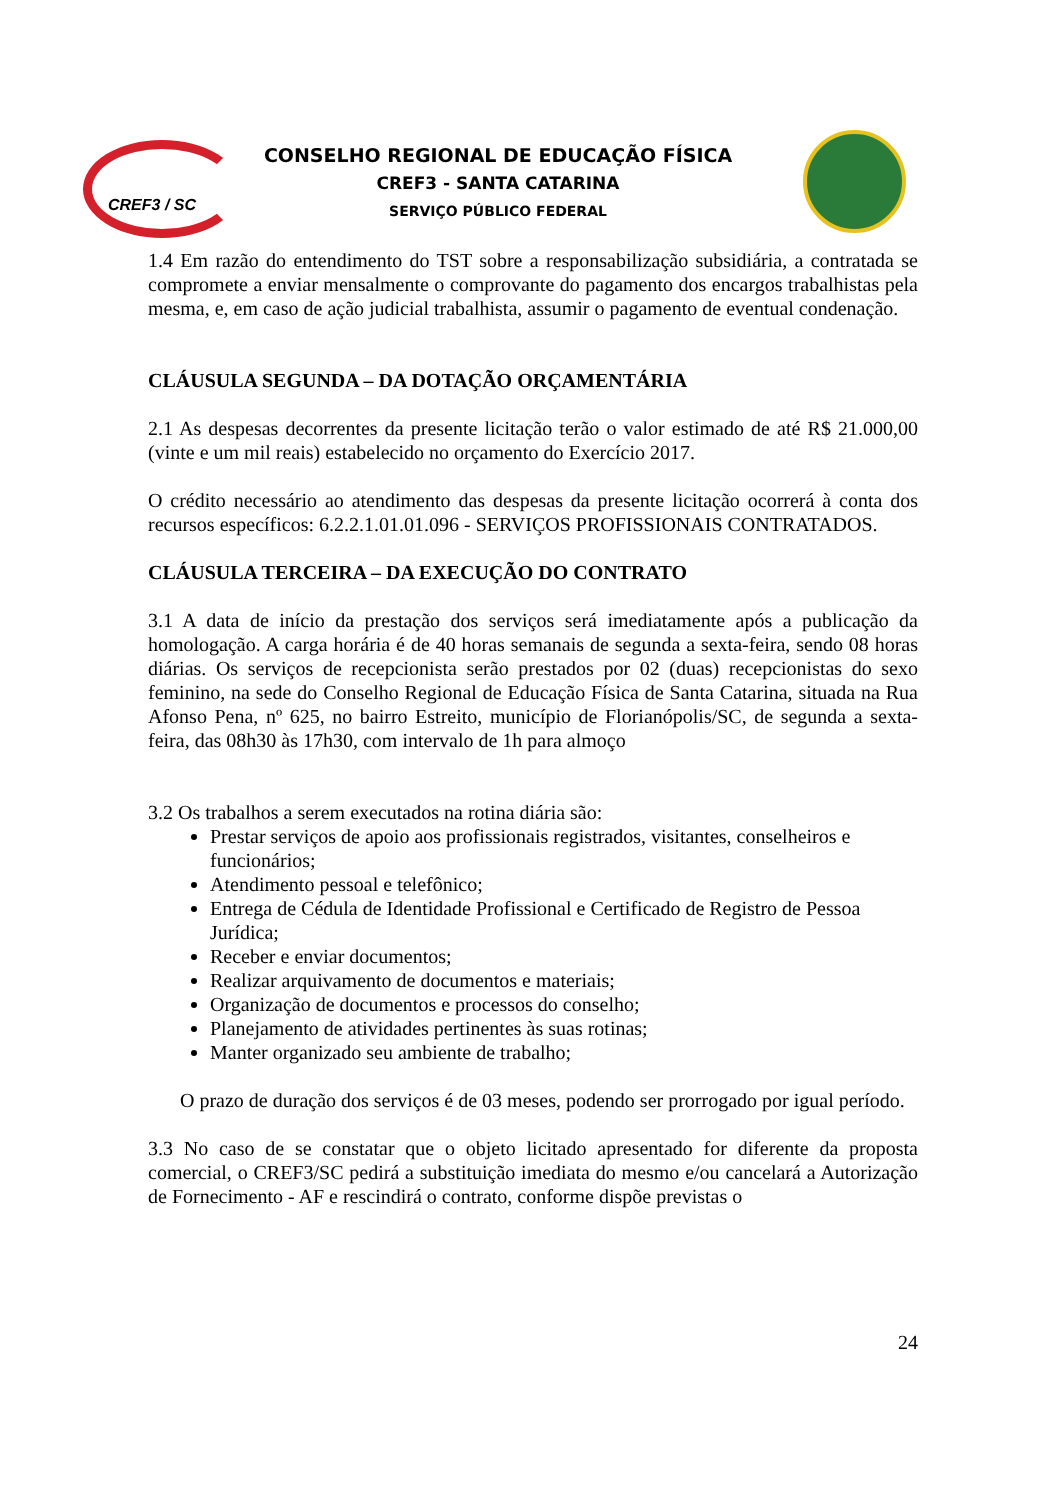CREF3 / SC
CONSELHO REGIONAL DE EDUCAÇÃO FÍSICA
CREF3 - SANTA CATARINA
SERVIÇO PÚBLICO FEDERAL
1.4 Em razão do entendimento do TST sobre a responsabilização subsidiária, a contratada se compromete a enviar mensalmente o comprovante do pagamento dos encargos trabalhistas pela mesma, e, em caso de ação judicial trabalhista, assumir o pagamento de eventual condenação.
CLÁUSULA SEGUNDA – DA DOTAÇÃO ORÇAMENTÁRIA
2.1 As despesas decorrentes da presente licitação terão o valor estimado de até R$ 21.000,00 (vinte e um mil reais) estabelecido no orçamento do Exercício 2017.
O crédito necessário ao atendimento das despesas da presente licitação ocorrerá à conta dos recursos específicos: 6.2.2.1.01.01.096 - SERVIÇOS PROFISSIONAIS CONTRATADOS.
CLÁUSULA TERCEIRA – DA EXECUÇÃO DO CONTRATO
3.1 A data de início da prestação dos serviços será imediatamente após a publicação da homologação. A carga horária é de 40 horas semanais de segunda a sexta-feira, sendo 08 horas diárias. Os serviços de recepcionista serão prestados por 02 (duas) recepcionistas do sexo feminino, na sede do Conselho Regional de Educação Física de Santa Catarina, situada na Rua Afonso Pena, nº 625, no bairro Estreito, município de Florianópolis/SC, de segunda a sexta-feira, das 08h30 às 17h30, com intervalo de 1h para almoço
3.2 Os trabalhos a serem executados na rotina diária são:
Prestar serviços de apoio aos profissionais registrados, visitantes, conselheiros e funcionários;
Atendimento pessoal e telefônico;
Entrega de Cédula de Identidade Profissional e Certificado de Registro de Pessoa Jurídica;
Receber e enviar documentos;
Realizar arquivamento de documentos e materiais;
Organização de documentos e processos do conselho;
Planejamento de atividades pertinentes às suas rotinas;
Manter organizado seu ambiente de trabalho;
O prazo de duração dos serviços é de 03 meses, podendo ser prorrogado por igual período.
3.3 No caso de se constatar que o objeto licitado apresentado for diferente da proposta comercial, o CREF3/SC pedirá a substituição imediata do mesmo e/ou cancelará a Autorização de Fornecimento - AF e rescindirá o contrato, conforme dispõe previstas o
24